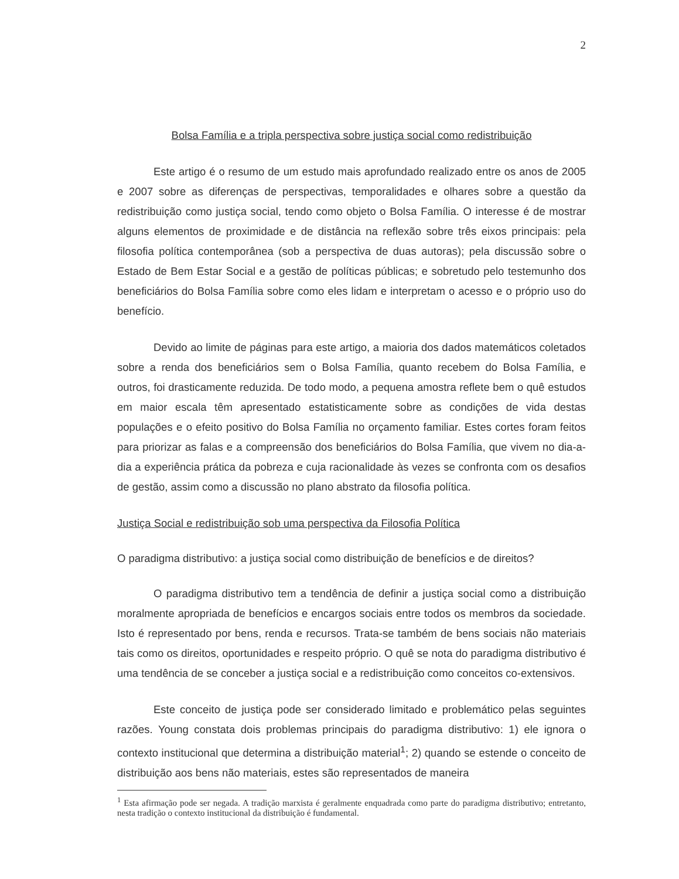2
Bolsa Família e a tripla perspectiva sobre justiça social como redistribuição
Este artigo é o resumo de um estudo mais aprofundado realizado entre os anos de 2005 e 2007 sobre as diferenças de perspectivas, temporalidades e olhares sobre a questão da redistribuição como justiça social, tendo como objeto o Bolsa Família. O interesse é de mostrar alguns elementos de proximidade e de distância na reflexão sobre três eixos principais: pela filosofia política contemporânea (sob a perspectiva de duas autoras); pela discussão sobre o Estado de Bem Estar Social e a gestão de políticas públicas; e sobretudo pelo testemunho dos beneficiários do Bolsa Família sobre como eles lidam e interpretam o acesso e o próprio uso do benefício.
Devido ao limite de páginas para este artigo, a maioria dos dados matemáticos coletados sobre a renda dos beneficiários sem o Bolsa Família, quanto recebem do Bolsa Família, e outros, foi drasticamente reduzida. De todo modo, a pequena amostra reflete bem o quê estudos em maior escala têm apresentado estatisticamente sobre as condições de vida destas populações e o efeito positivo do Bolsa Família no orçamento familiar. Estes cortes foram feitos para priorizar as falas e a compreensão dos beneficiários do Bolsa Família, que vivem no dia-a-dia a experiência prática da pobreza e cuja racionalidade às vezes se confronta com os desafios de gestão, assim como a discussão no plano abstrato da filosofia política.
Justiça Social e redistribuição sob uma perspectiva da Filosofia Política
O paradigma distributivo: a justiça social como distribuição de benefícios e de direitos?
O paradigma distributivo tem a tendência de definir a justiça social como a distribuição moralmente apropriada de benefícios e encargos sociais entre todos os membros da sociedade. Isto é representado por bens, renda e recursos. Trata-se também de bens sociais não materiais tais como os direitos, oportunidades e respeito próprio. O quê se nota do paradigma distributivo é uma tendência de se conceber a justiça social e a redistribuição como conceitos co-extensivos.
Este conceito de justiça pode ser considerado limitado e problemático pelas seguintes razões. Young constata dois problemas principais do paradigma distributivo: 1) ele ignora o contexto institucional que determina a distribuição material<sup>1</sup>; 2) quando se estende o conceito de distribuição aos bens não materiais, estes são representados de maneira
<sup>1</sup> Esta afirmação pode ser negada. A tradição marxista é geralmente enquadrada como parte do paradigma distributivo; entretanto, nesta tradição o contexto institucional da distribuição é fundamental.